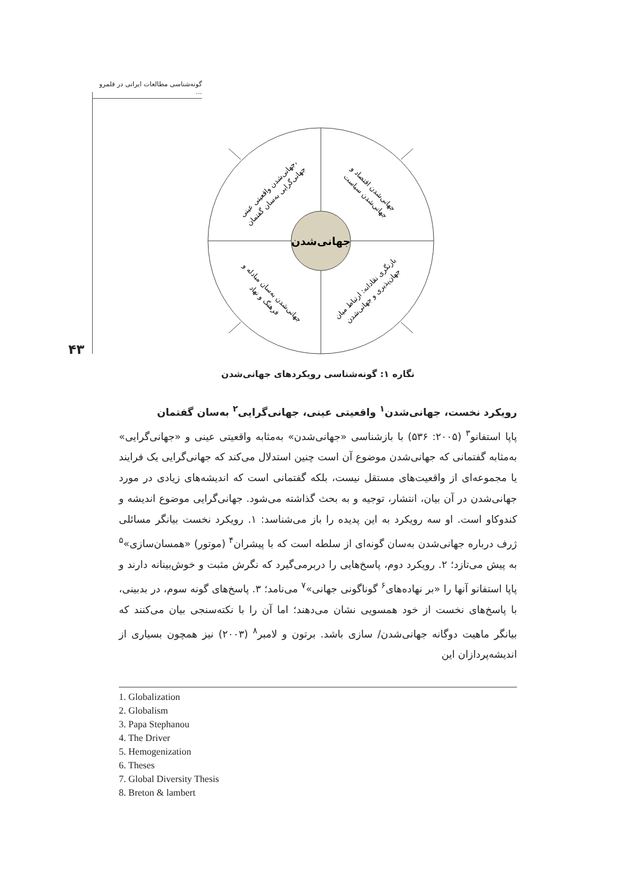گونه‌شناسی مطالعات ایرانی در قلمرو ...
۴۳
جهانی‌شدن
جهانی‌شدن واقعیتی عینی، جهانی‌گرایی به‌سان گفتمان
جهانی‌شدن اقتصاد و جهانی‌شدن سیاست
جهانی‌شدن به‌سان مبادله و فرهنگ و نهاد
بازنگری نقادانه: ارتباط میان جهان‌پذیری و جهانی‌شدن
نگاره ۱: گونه‌شناسی رویکردهای جهانی‌شدن
رویکرد نخست، جهانی‌شدن<sup>۱</sup> واقعیتی عینی، جهانی‌گرایی<sup>۲</sup> به‌سان گفتمان
پاپا استفانو<sup>۳</sup> (۲۰۰۵: ۵۳۶) با بازشناسی «جهانی‌شدن» به‌مثابه واقعیتی عینی و «جهانی‌گرایی» به‌مثابه گفتمانی که جهانی‌شدن موضوع آن است چنین استدلال می‌کند که جهانی‌گرایی یک فرایند یا مجموعه‌ای از واقعیت‌های مستقل نیست، بلکه گفتمانی است که اندیشه‌های زیادی در مورد جهانی‌شدن در آن بیان، انتشار، توجیه و به بحث گذاشته می‌شود. جهانی‌گرایی موضوع اندیشه و کندوکاو است. او سه رویکرد به این پدیده را باز می‌شناسد: ۱. رویکرد نخست بیانگر مسائلی ژرف درباره جهانی‌شدن به‌سان گونه‌ای از سلطه است که با پیشران<sup>۴</sup> (موتور) «همسان‌سازی»<sup>۵</sup> به پیش می‌تازد؛ ۲. رویکرد دوم، پاسخ‌هایی را دربرمی‌گیرد که نگرش مثبت و خوش‌بینانه دارند و پاپا استفانو آنها را «بر نهاده‌های<sup>۶</sup> گوناگونی جهانی»<sup>۷</sup> می‌نامد؛ ۳. پاسخ‌های گونه سوم، در بدبینی، با پاسخ‌های نخست از خود همسویی نشان می‌دهند؛ اما آن را با نکته‌سنجی بیان می‌کنند که بیانگر ماهیت دوگانه جهانی‌شدن/ سازی باشد. برتون و لامبر<sup>۸</sup> (۲۰۰۳) نیز همچون بسیاری از اندیشه‌پردازان این
1. Globalization
2. Globalism
3. Papa Stephanou
4. The Driver
5. Hemogenization
6. Theses
7. Global Diversity Thesis
8. Breton & lambert